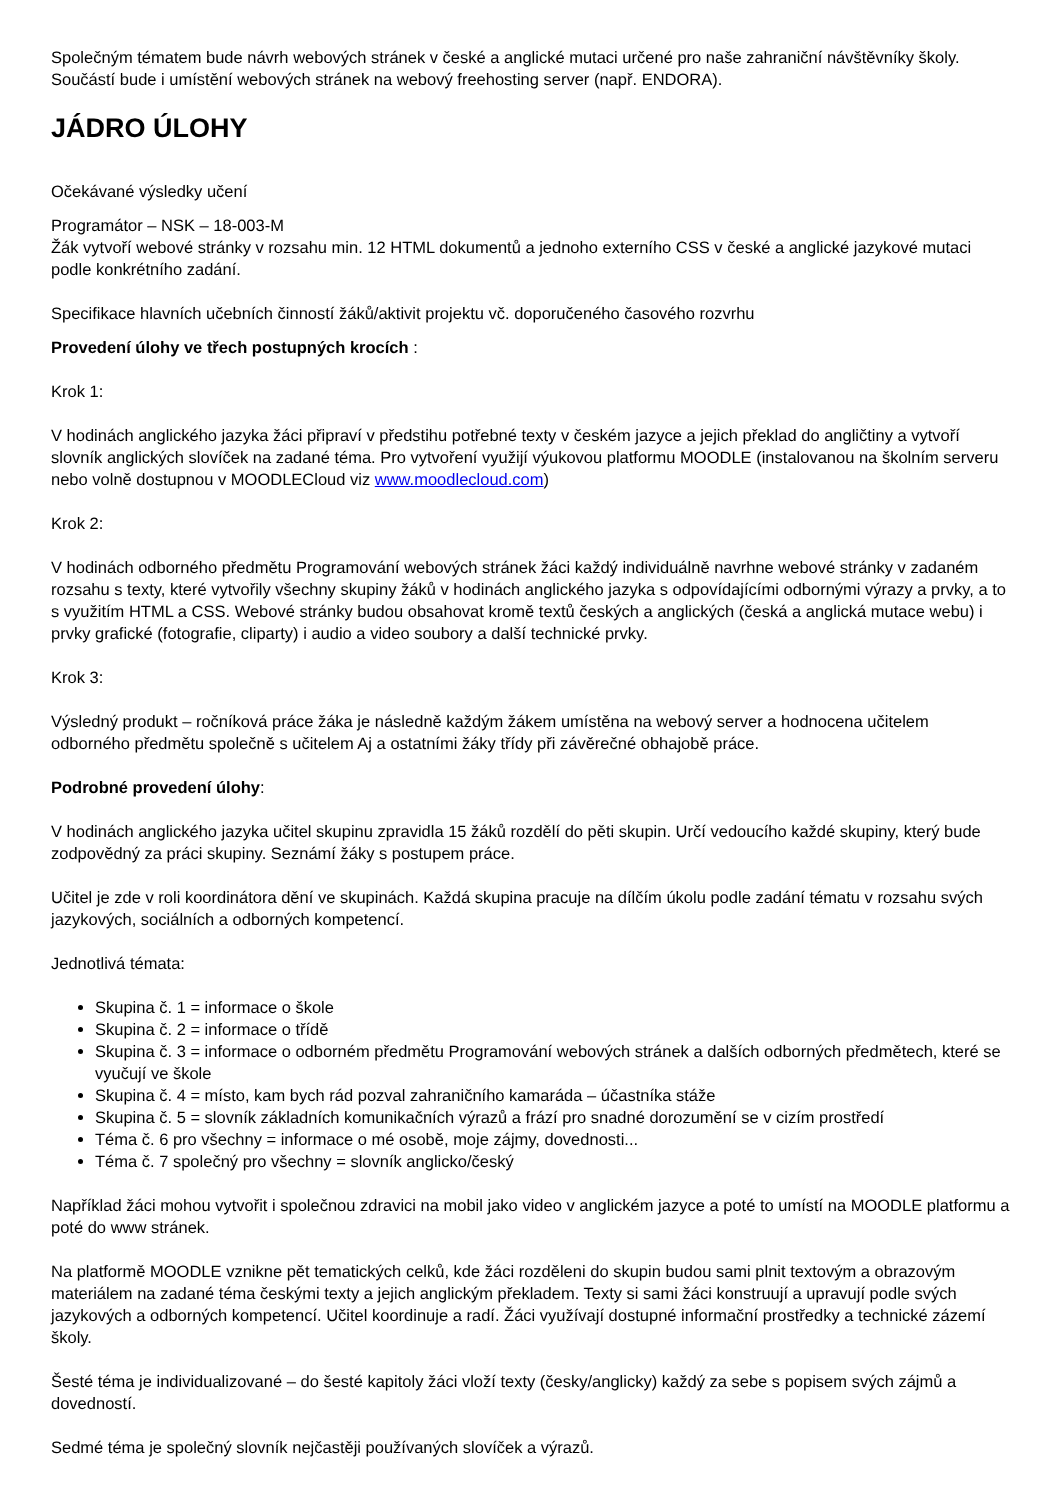Společným tématem bude návrh webových stránek v české a anglické mutaci určené pro naše zahraniční návštěvníky školy. Součástí bude i umístění webových stránek na webový freehosting server (např. ENDORA).
JÁDRO ÚLOHY
Očekávané výsledky učení
Programátor – NSK – 18-003-M
Žák vytvoří webové stránky v rozsahu min. 12 HTML dokumentů a jednoho externího CSS v české a anglické jazykové mutaci podle konkrétního zadání.
Specifikace hlavních učebních činností žáků/aktivit projektu vč. doporučeného časového rozvrhu
Provedení úlohy ve třech postupných krocích :
Krok 1:
V hodinách anglického jazyka žáci připraví v předstihu potřebné texty v českém jazyce a jejich překlad do angličtiny a vytvoří slovník anglických slovíček na zadané téma. Pro vytvoření využijí výukovou platformu MOODLE (instalovanou na školním serveru nebo volně dostupnou v MOODLECloud viz www.moodlecloud.com)
Krok 2:
V hodinách odborného předmětu Programování webových stránek žáci každý individuálně navrhne webové stránky v zadaném rozsahu s texty, které vytvořily všechny skupiny žáků v hodinách anglického jazyka s odpovídajícími odbornými výrazy a prvky, a to s využitím HTML a CSS. Webové stránky budou obsahovat kromě textů českých a anglických (česká a anglická mutace webu) i prvky grafické (fotografie, cliparty) i audio a video soubory a další technické prvky.
Krok 3:
Výsledný produkt – ročníková práce žáka je následně každým žákem umístěna na webový server a hodnocena učitelem odborného předmětu společně s učitelem Aj a ostatními žáky třídy při závěrečné obhajobě práce.
Podrobné provedení úlohy:
V hodinách anglického jazyka učitel skupinu zpravidla 15 žáků rozdělí do pěti skupin. Určí vedoucího každé skupiny, který bude zodpovědný za práci skupiny. Seznámí žáky s postupem práce.
Učitel je zde v roli koordinátora dění ve skupinách. Každá skupina pracuje na dílčím úkolu podle zadání tématu v rozsahu svých jazykových, sociálních a odborných kompetencí.
Jednotlivá témata:
Skupina č. 1 = informace o škole
Skupina č. 2 = informace o třídě
Skupina č. 3 = informace o odborném předmětu Programování webových stránek a dalších odborných předmětech, které se vyučují ve škole
Skupina č. 4 = místo, kam bych rád pozval zahraničního kamaráda – účastníka stáže
Skupina č. 5 = slovník základních komunikačních výrazů a frází pro snadné dorozumění se v cizím prostředí
Téma č. 6 pro všechny = informace o mé osobě, moje zájmy, dovednosti...
Téma č. 7 společný pro všechny = slovník anglicko/český
Například žáci mohou vytvořit i společnou zdravici na mobil jako video v anglickém jazyce a poté to umístí na MOODLE platformu a poté do www stránek.
Na platformě MOODLE vznikne pět tematických celků, kde žáci rozděleni do skupin budou sami plnit textovým a obrazovým materiálem na zadané téma českými texty a jejich anglickým překladem. Texty si sami žáci konstruují a upravují podle svých jazykových a odborných kompetencí. Učitel koordinuje a radí. Žáci využívají dostupné informační prostředky a technické zázemí školy.
Šesté téma je individualizované – do šesté kapitoly žáci vloží texty (česky/anglicky) každý za sebe s popisem svých zájmů a dovedností.
Sedmé téma je společný slovník nejčastěji používaných slovíček a výrazů.